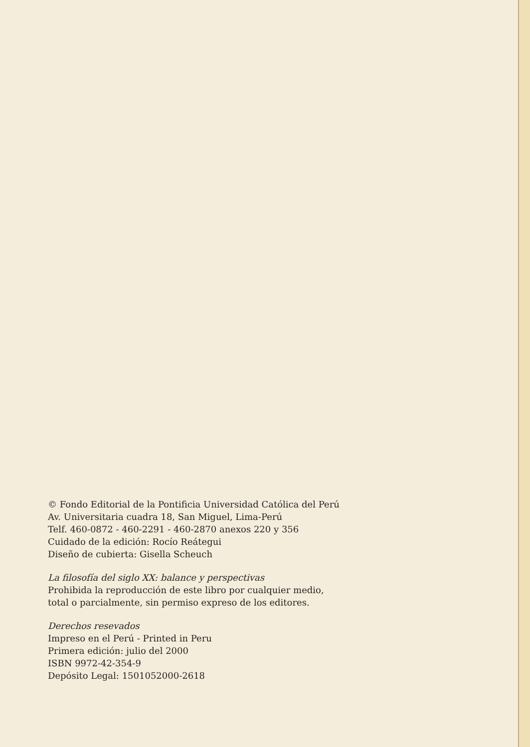© Fondo Editorial de la Pontificia Universidad Católica del Perú
Av. Universitaria cuadra 18, San Miguel, Lima-Perú
Telf. 460-0872 - 460-2291 - 460-2870 anexos 220 y 356
Cuidado de la edición: Rocío Reátegui
Diseño de cubierta: Gisella Scheuch
La filosofía del siglo XX: balance y perspectivas
Prohibida la reproducción de este libro por cualquier medio,
total o parcialmente, sin permiso expreso de los editores.
Derechos resevados
Impreso en el Perú - Printed in Peru
Primera edición: julio del 2000
ISBN 9972-42-354-9
Depósito Legal: 1501052000-2618